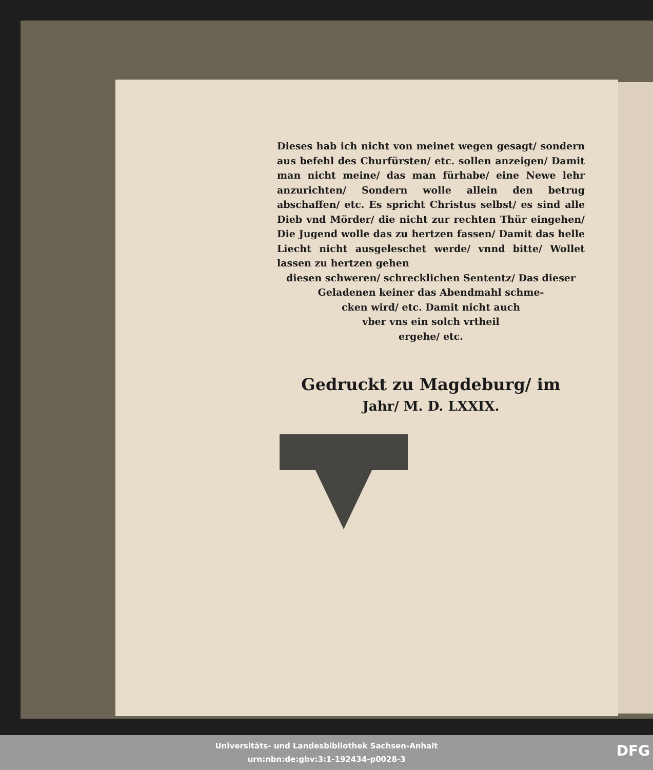Dieses hab ich nicht von meinet wegen gesagt/ sondern aus befehl des Churfürsten/ etc. sollen anzeigen/ Damit man nicht meine/ das man fürhabe/ eine Newe lehr anzurichten/ Sondern wolle allein den betrug abschaffen/ etc. Es spricht Christus selbst/ es sind alle Dieb vnd Mörder/ die nicht zur rechten Thür eingehen/ Die Jugend wolle das zu hertzen fassen/ Damit das helle Liecht nicht ausgeleschet werde/ vnnd bitte/ Wollet lassen zu hertzen gehen
diesen schweren/ schrecklichen Sententz/ Das dieser
Geladenen keiner das Abendmahl schme-
cken wird/ etc. Damit nicht auch
vber vns ein solch vrtheil
ergehe/ etc.
Gedruckt zu Magdeburg/ im
Jahr/ M. D. LXXIX.
Universitäts- und Landesbibliothek Sachsen-Anhalt
urn:nbn:de:gbv:3:1-192434-p0028-3
DFG